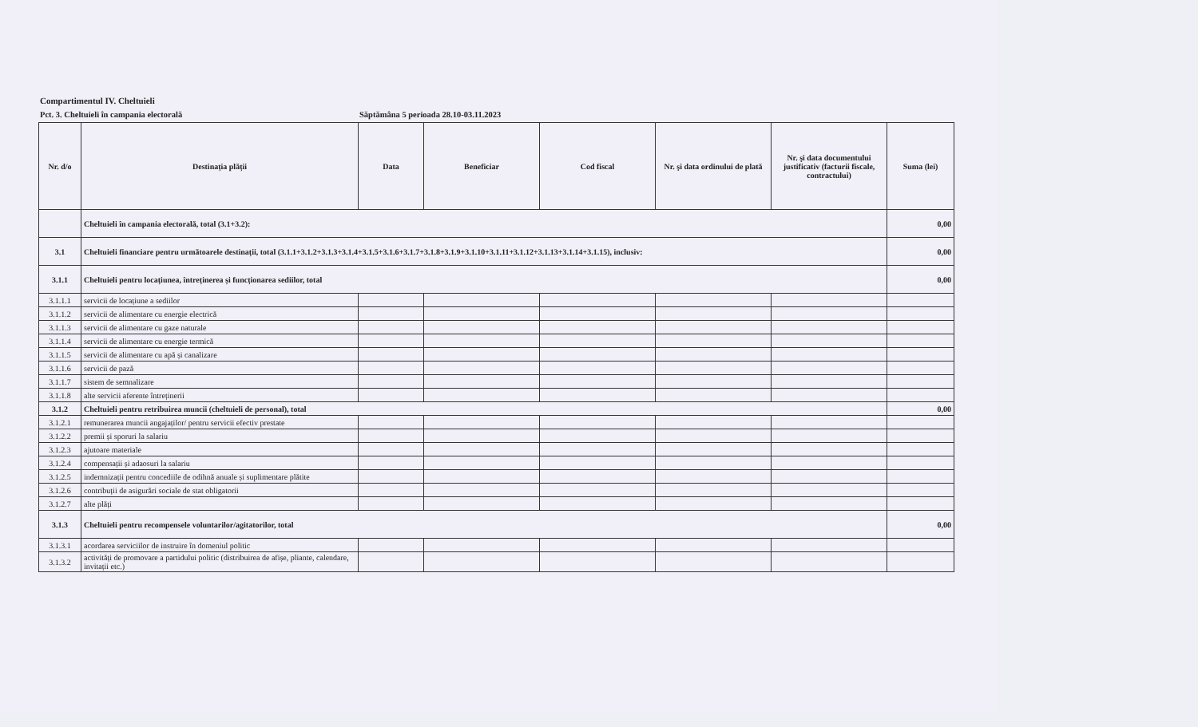Compartimentul IV. Cheltuieli
Pct. 3. Cheltuieli în campania electorală Săptămâna 5 perioada 28.10-03.11.2023
| Nr. d/o | Destinația plății | Data | Beneficiar | Cod fiscal | Nr. şi data ordinului de plată | Nr. şi data documentului justificativ (facturii fiscale, contractului) | Suma (lei) |
| --- | --- | --- | --- | --- | --- | --- | --- |
| | Cheltuieli în campania electorală, total (3.1+3.2): | | | | | | 0,00 |
| 3.1 | Cheltuieli financiare pentru următoarele destinații, total (3.1.1+3.1.2+3.1.3+3.1.4+3.1.5+3.1.6+3.1.7+3.1.8+3.1.9+3.1.10+3.1.11+3.1.12+3.1.13+3.1.14+3.1.15), inclusiv: | | | | | | 0,00 |
| 3.1.1 | Cheltuieli pentru locațiunea, întreținerea și funcționarea sediilor, total | | | | | | 0,00 |
| 3.1.1.1 | servicii de locațiune a sediilor | | | | | | |
| 3.1.1.2 | servicii de alimentare cu energie electrică | | | | | | |
| 3.1.1.3 | servicii de alimentare cu gaze naturale | | | | | | |
| 3.1.1.4 | servicii de alimentare cu energie termică | | | | | | |
| 3.1.1.5 | servicii de alimentare cu apă și canalizare | | | | | | |
| 3.1.1.6 | servicii de pază | | | | | | |
| 3.1.1.7 | sistem de semnalizare | | | | | | |
| 3.1.1.8 | alte servicii aferente întreținerii | | | | | | |
| 3.1.2 | Cheltuieli pentru retribuirea muncii (cheltuieli de personal), total | | | | | | 0,00 |
| 3.1.2.1 | remunerarea muncii angajaților/ pentru servicii efectiv prestate | | | | | | |
| 3.1.2.2 | premii și sporuri la salariu | | | | | | |
| 3.1.2.3 | ajutoare materiale | | | | | | |
| 3.1.2.4 | compensații și adaosuri la salariu | | | | | | |
| 3.1.2.5 | indemnizații pentru concediile de odihnă anuale și suplimentare plătite | | | | | | |
| 3.1.2.6 | contribuții de asigurări sociale de stat obligatorii | | | | | | |
| 3.1.2.7 | alte plăți | | | | | | |
| 3.1.3 | Cheltuieli pentru recompensele voluntarilor/agitatorilor, total | | | | | | 0,00 |
| 3.1.3.1 | acordarea serviciilor de instruire în domeniul politic | | | | | | |
| 3.1.3.2 | activități de promovare a partidului politic (distribuirea de afișe, pliante, calendare, invitații etc.) | | | | | | |